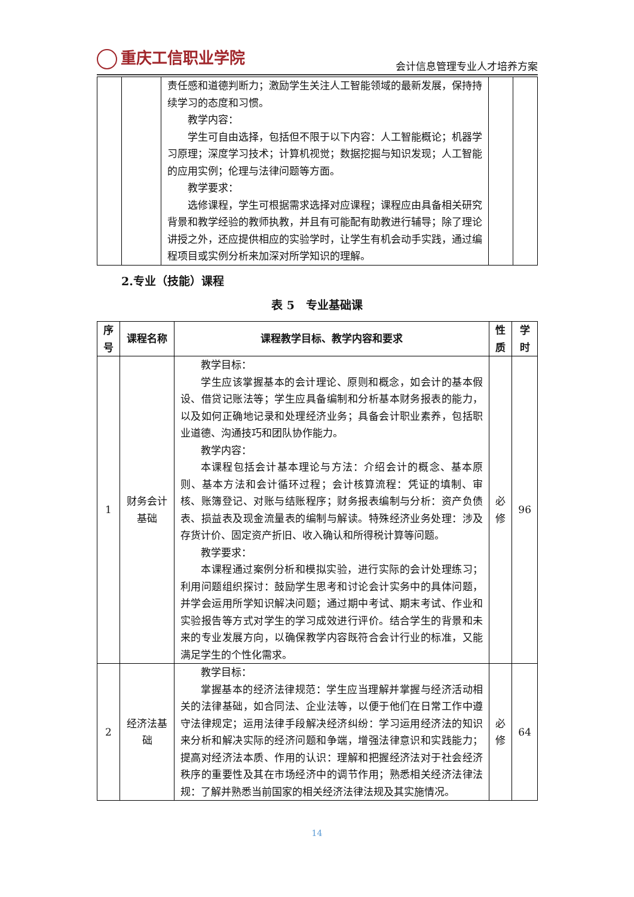重庆工信职业学院
会计信息管理专业人才培养方案
| | | 责任感和道德判断力；激励学生关注人工智能领域的最新发展，保持持续学习的态度和习惯。 教学内容： 学生可自由选择，包括但不限于以下内容：人工智能概论；机器学习原理；深度学习技术；计算机视觉；数据挖掘与知识发现；人工智能的应用实例；伦理与法律问题等方面。 教学要求： 选修课程，学生可根据需求选择对应课程；课程应由具备相关研究背景和教学经验的教师执教，并且有可能配有助教进行辅导；除了理论讲授之外，还应提供相应的实验学时，让学生有机会动手实践，通过编程项目或实例分析来加深对所学知识的理解。 | | |
2.专业（技能）课程
表 5　专业基础课
| 序号 | 课程名称 | 课程教学目标、教学内容和要求 | 性质 | 学时 |
| --- | --- | --- | --- | --- |
| 1 | 财务会计基础 | 教学目标： 学生应该掌握基本的会计理论、原则和概念，如会计的基本假设、借贷记账法等；学生应具备编制和分析基本财务报表的能力，以及如何正确地记录和处理经济业务；具备会计职业素养，包括职业道德、沟通技巧和团队协作能力。 教学内容： 本课程包括会计基本理论与方法：介绍会计的概念、基本原则、基本方法和会计循环过程；会计核算流程：凭证的填制、审核、账簿登记、对账与结账程序；财务报表编制与分析：资产负债表、损益表及现金流量表的编制与解读。特殊经济业务处理：涉及存货计价、固定资产折旧、收入确认和所得税计算等问题。 教学要求： 本课程通过案例分析和模拟实验，进行实际的会计处理练习；利用问题组织探讨：鼓励学生思考和讨论会计实务中的具体问题，并学会运用所学知识解决问题；通过期中考试、期末考试、作业和实验报告等方式对学生的学习成效进行评价。结合学生的背景和未来的专业发展方向，以确保教学内容既符合会计行业的标准，又能满足学生的个性化需求。 | 必修 | 96 |
| 2 | 经济法基础 | 教学目标： 掌握基本的经济法律规范：学生应当理解并掌握与经济活动相关的法律基础，如合同法、企业法等，以便于他们在日常工作中遵守法律规定；运用法律手段解决经济纠纷：学习运用经济法的知识来分析和解决实际的经济问题和争端，增强法律意识和实践能力；提高对经济法本质、作用的认识：理解和把握经济法对于社会经济秩序的重要性及其在市场经济中的调节作用；熟悉相关经济法律法规：了解并熟悉当前国家的相关经济法律法规及其实施情况。 | 必修 | 64 |
14